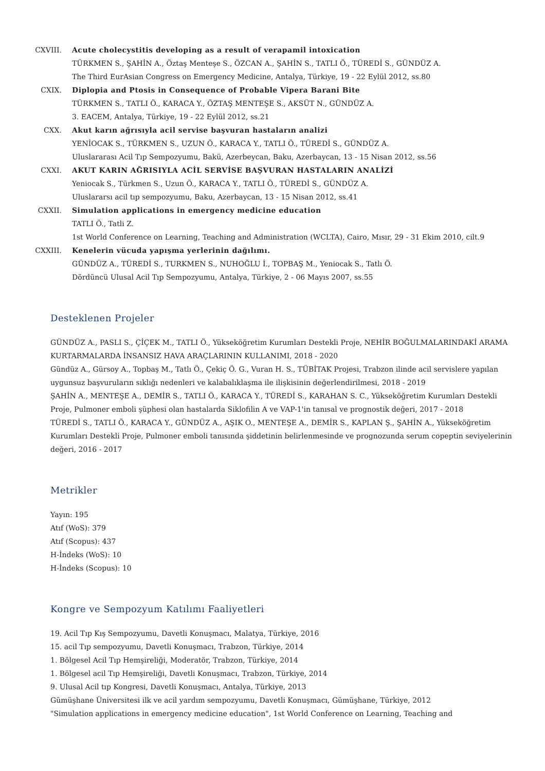CXVIII. Acute cholecystitis developing as a result of verapamil intoxication
TÜRKMEN S., ŞAHİN A., Öztaş Menteşe S., ÖZCAN A., ŞAHİN S., TATLI Ö., TÜREDİ S., GÜNDÜZ A.
The Third EurAsian Congress on Emergency Medicine, Antalya, Türkiye, 19 - 22 Eylül 2012, ss.80
CXIX. Diplopia and Ptosis in Consequence of Probable Vipera Barani Bite
TÜRKMEN S., TATLI Ö., KARACA Y., ÖZTAŞ MENTEŞE S., AKSÜT N., GÜNDÜZ A.
3. EACEM, Antalya, Türkiye, 19 - 22 Eylül 2012, ss.21
CXX. Akut karın ağrısıyla acil servise başvuran hastaların analizi
YENİOCAK S., TÜRKMEN S., UZUN Ö., KARACA Y., TATLI Ö., TÜREDİ S., GÜNDÜZ A.
Uluslararası Acil Tıp Sempozyumu, Bakü, Azerbeycan, Baku, Azerbaycan, 13 - 15 Nisan 2012, ss.56
CXXI. AKUT KARIN AĞRISIYLA ACİL SERVİSE BAŞVURAN HASTALARIN ANALİZİ
Yeniocak S., Türkmen S., Uzun Ö., KARACA Y., TATLI Ö., TÜREDİ S., GÜNDÜZ A.
Uluslararsı acil tıp sempozyumu, Baku, Azerbaycan, 13 - 15 Nisan 2012, ss.41
CXXII. Simulation applications in emergency medicine education
TATLI Ö., Tatli Z.
1st World Conference on Learning, Teaching and Administration (WCLTA), Cairo, Mısır, 29 - 31 Ekim 2010, cilt.9
CXXIII. Kenelerin vücuda yapışma yerlerinin dağılımı.
GÜNDÜZ A., TÜREDİ S., TURKMEN S., NUHOĞLU İ., TOPBAŞ M., Yeniocak S., Tatlı Ö.
Dördüncü Ulusal Acil Tıp Sempozyumu, Antalya, Türkiye, 2 - 06 Mayıs 2007, ss.55
Desteklenen Projeler
GÜNDÜZ A., PASLI S., ÇİÇEK M., TATLI Ö., Yükseköğretim Kurumları Destekli Proje, NEHİR BOĞULMALARINDAKİ ARAMA KURTARMALARDA İNSANSIZ HAVA ARAÇLARININ KULLANIMI, 2018 - 2020
Gündüz A., Gürsoy A., Topbaş M., Tatlı Ö., Çekiç Ö. G., Vuran H. S., TÜBİTAK Projesi, Trabzon ilinde acil servislere yapılan uygunsuz başvuruların sıklığı nedenleri ve kalabalıklaşma ile ilişkisinin değerlendirilmesi, 2018 - 2019
ŞAHİN A., MENTEŞE A., DEMİR S., TATLI Ö., KARACA Y., TÜREDİ S., KARAHAN S. C., Yükseköğretim Kurumları Destekli Proje, Pulmoner emboli şüphesi olan hastalarda Siklofilin A ve VAP-1'in tanısal ve prognostik değeri, 2017 - 2018
TÜREDİ S., TATLI Ö., KARACA Y., GÜNDÜZ A., AŞIK O., MENTEŞE A., DEMİR S., KAPLAN Ş., ŞAHİN A., Yükseköğretim Kurumları Destekli Proje, Pulmoner emboli tanısında şiddetinin belirlenmesinde ve prognozunda serum copeptin seviyelerinin değeri, 2016 - 2017
Metrikler
Yayın: 195
Atıf (WoS): 379
Atıf (Scopus): 437
H-İndeks (WoS): 10
H-İndeks (Scopus): 10
Kongre ve Sempozyum Katılımı Faaliyetleri
19. Acil Tıp Kış Sempozyumu, Davetli Konuşmacı, Malatya, Türkiye, 2016
15. acil Tıp sempozyumu, Davetli Konuşmacı, Trabzon, Türkiye, 2014
1. Bölgesel Acil Tıp Hemşireliği, Moderatör, Trabzon, Türkiye, 2014
1. Bölgesel acil Tıp Hemşireliği, Davetli Konuşmacı, Trabzon, Türkiye, 2014
9. Ulusal Acil tıp Kongresi, Davetli Konuşmacı, Antalya, Türkiye, 2013
Gümüşhane Üniversitesi ilk ve acil yardım sempozyumu, Davetli Konuşmacı, Gümüşhane, Türkiye, 2012
"Simulation applications in emergency medicine education", 1st World Conference on Learning, Teaching and